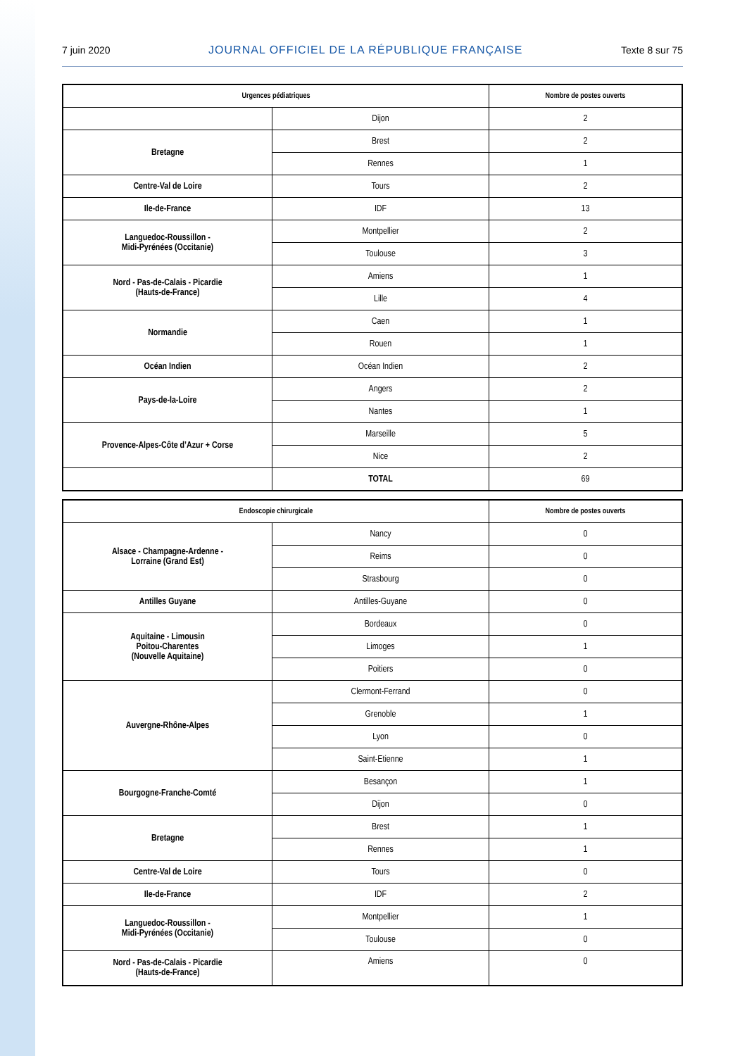7 juin 2020 JOURNAL OFFICIEL DE LA RÉPUBLIQUE FRANÇAISE Texte 8 sur 75
| Urgences pédiatriques | | Nombre de postes ouverts |
| --- | --- | --- |
| | Dijon | 2 |
| Bretagne | Brest | 2 |
| | Rennes | 1 |
| Centre-Val de Loire | Tours | 2 |
| Ile-de-France | IDF | 13 |
| Languedoc-Roussillon - Midi-Pyrénées (Occitanie) | Montpellier | 2 |
| | Toulouse | 3 |
| Nord - Pas-de-Calais - Picardie (Hauts-de-France) | Amiens | 1 |
| | Lille | 4 |
| Normandie | Caen | 1 |
| | Rouen | 1 |
| Océan Indien | Océan Indien | 2 |
| Pays-de-la-Loire | Angers | 2 |
| | Nantes | 1 |
| Provence-Alpes-Côte d’Azur + Corse | Marseille | 5 |
| | Nice | 2 |
| | TOTAL | 69 |
| Endoscopie chirurgicale | | Nombre de postes ouverts |
| --- | --- | --- |
| Alsace - Champagne-Ardenne - Lorraine (Grand Est) | Nancy | 0 |
| | Reims | 0 |
| | Strasbourg | 0 |
| Antilles Guyane | Antilles-Guyane | 0 |
| Aquitaine - Limousin Poitou-Charentes (Nouvelle Aquitaine) | Bordeaux | 0 |
| | Limoges | 1 |
| | Poitiers | 0 |
| Auvergne-Rhône-Alpes | Clermont-Ferrand | 0 |
| | Grenoble | 1 |
| | Lyon | 0 |
| | Saint-Etienne | 1 |
| Bourgogne-Franche-Comté | Besançon | 1 |
| | Dijon | 0 |
| Bretagne | Brest | 1 |
| | Rennes | 1 |
| Centre-Val de Loire | Tours | 0 |
| Ile-de-France | IDF | 2 |
| Languedoc-Roussillon - Midi-Pyrénées (Occitanie) | Montpellier | 1 |
| | Toulouse | 0 |
| Nord - Pas-de-Calais - Picardie (Hauts-de-France) | Amiens | 0 |